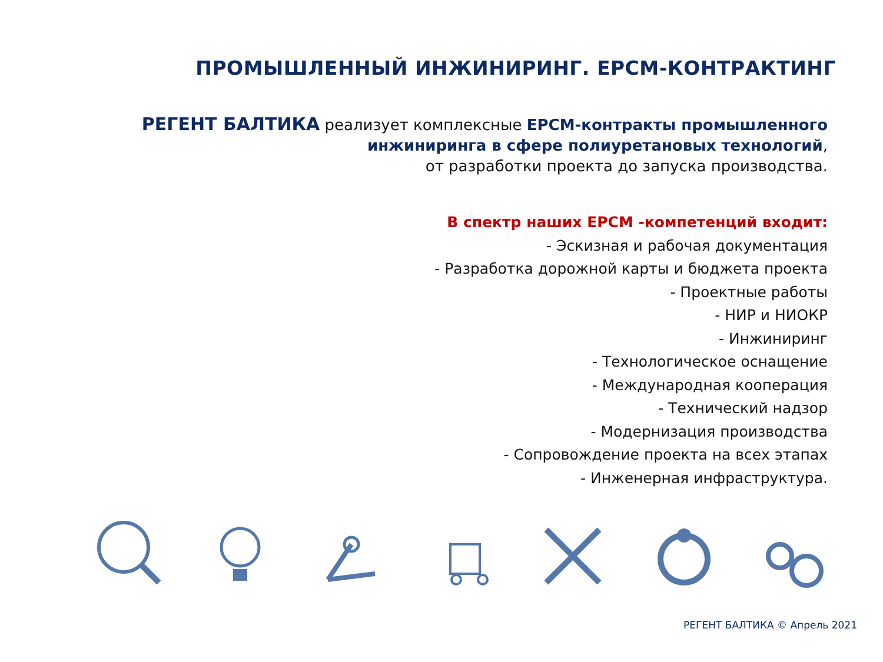ПРОМЫШЛЕННЫЙ ИНЖИНИРИНГ. EPCM-КОНТРАКТИНГ
РЕГЕНТ БАЛТИКА реализует комплексные EPCM-контракты промышленного инжиниринга в сфере полиуретановых технологий,
от разработки проекта до запуска производства.
В спектр наших EPCM -компетенций входит:
- Эскизная и рабочая документация
- Разработка дорожной карты и бюджета проекта
- Проектные работы
- НИР и НИОКР
- Инжиниринг
- Технологическое оснащение
- Международная кооперация
- Технический надзор
- Модернизация производства
- Сопровождение проекта на всех этапах
- Инженерная инфраструктура.
РЕГЕНТ БАЛТИКА © Апрель 2021